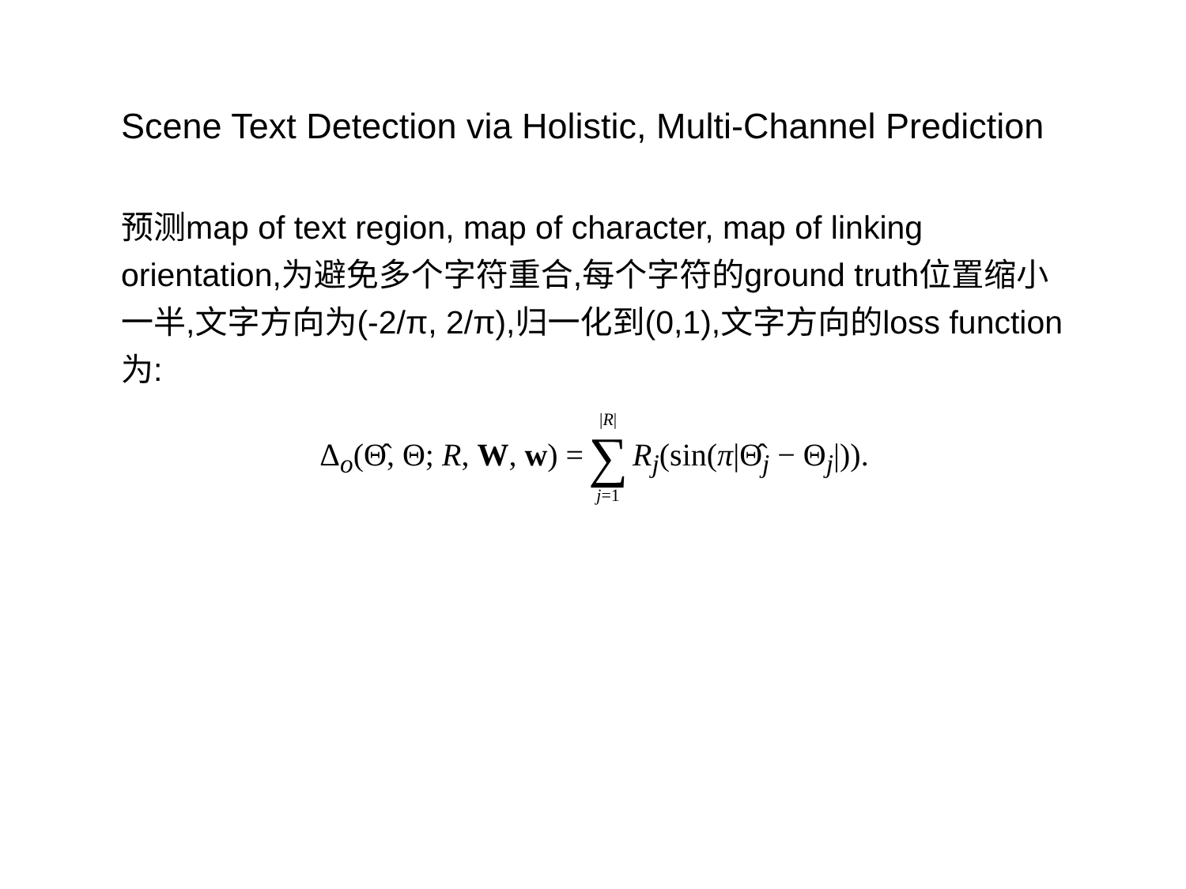Scene Text Detection via Holistic, Multi-Channel Prediction
预测map of text region, map of character, map of linking orientation,为避免多个字符重合,每个字符的ground truth位置缩小一半,文字方向为(-2/π, 2/π),归一化到(0,1),文字方向的loss function为:
Δ<sub>o</sub>(Θ̂, Θ; R, W, w) = |R| ∑ j=1 R<sub>j</sub>(sin(π|Θ̂<sub>j</sub> − Θ<sub>j</sub>|)).